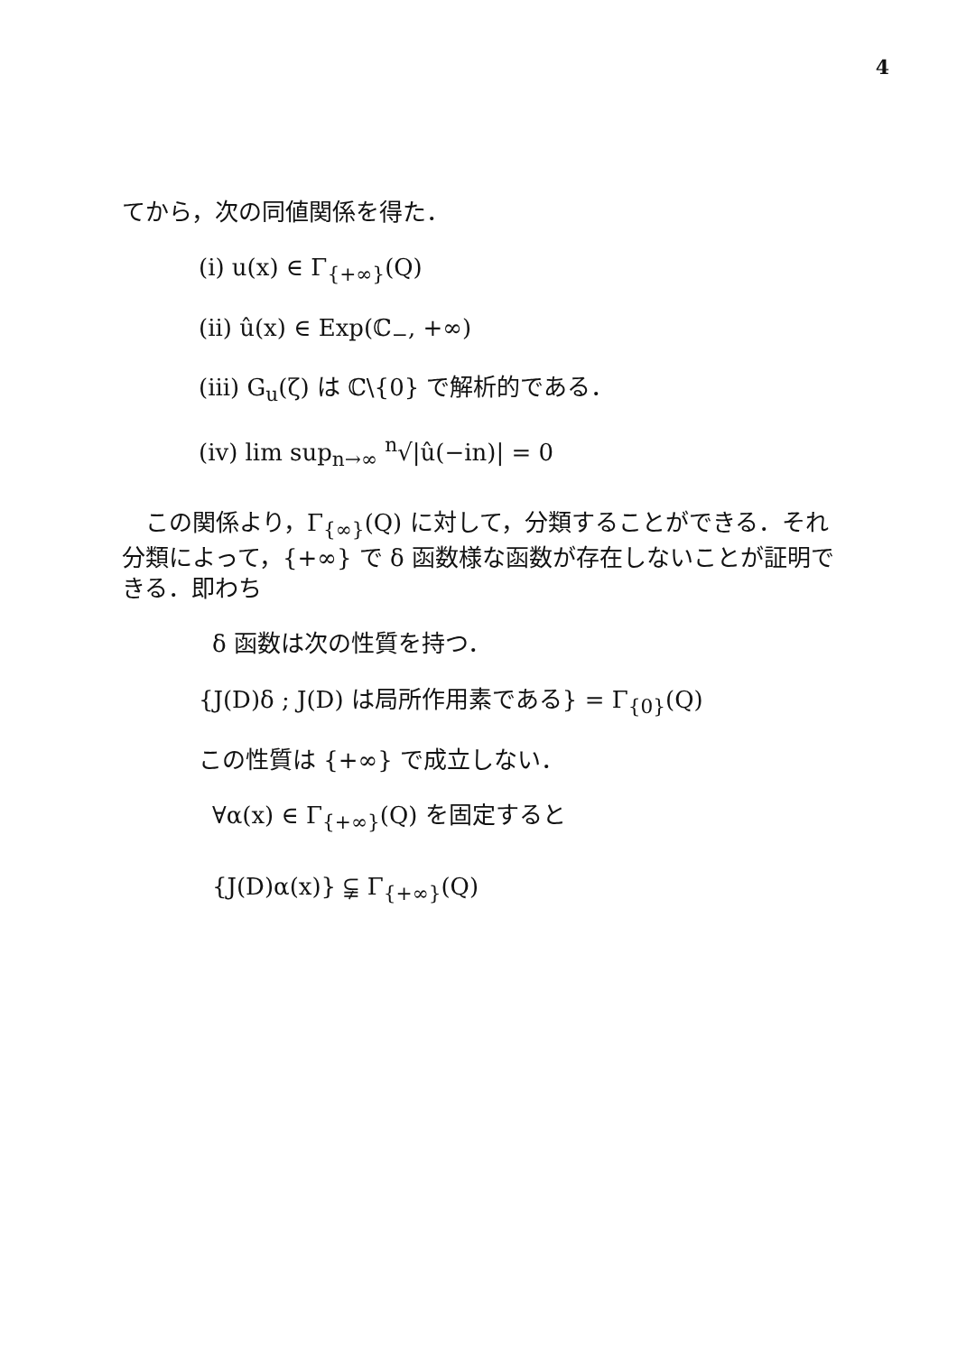4
てから，次の同値関係を得た．
(i) u(x) ∈ Γ<sub>{+∞}</sub>(Q)
(ii) û(x) ∈ Exp(ℂ<sub>−</sub>, +∞)
(iii) G<sub>u</sub>(ζ) は ℂ\{0} で解析的である．
(iv) lim sup<sub>n→∞</sub> <sup>n</sup>√|û(−in)| = 0
　この関係より，Γ<sub>{∞}</sub>(Q) に対して，分類することができる．それ分類によって，{+∞} で δ 函数様な函数が存在しないことが証明できる．即わち
δ 函数は次の性質を持つ．
{J(D)δ ; J(D) は局所作用素である} = Γ<sub>{0}</sub>(Q)
この性質は {+∞} で成立しない．
∀α(x) ∈ Γ<sub>{+∞}</sub>(Q) を固定すると
{J(D)α(x)} ⫋ Γ<sub>{+∞}</sub>(Q)